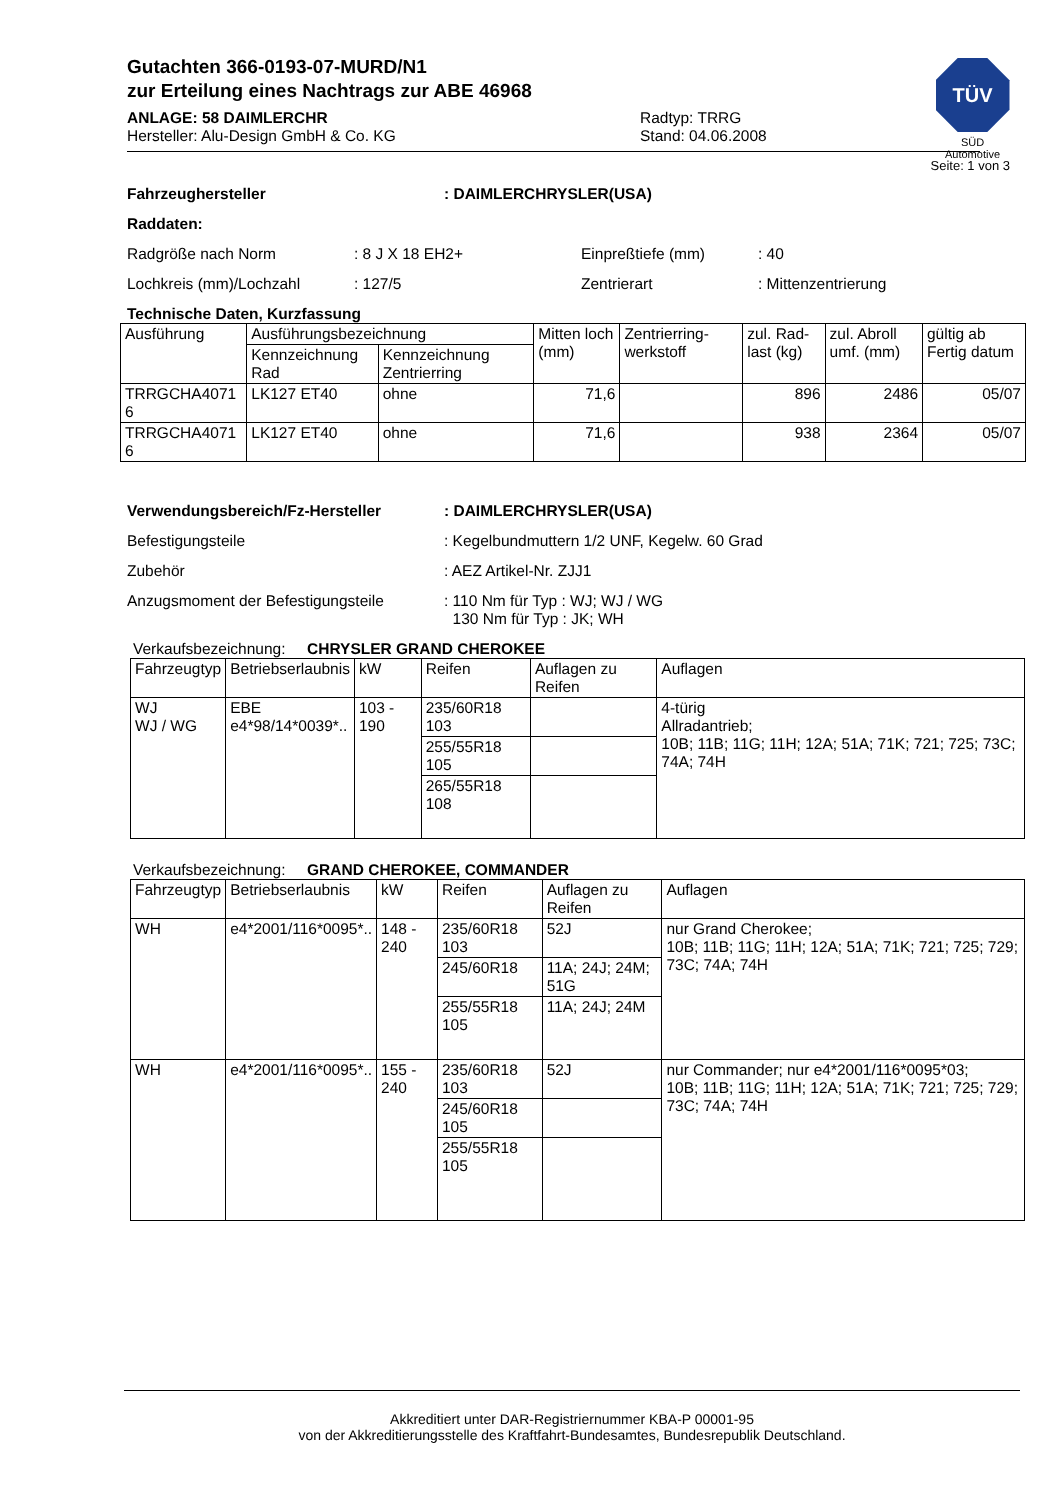TÜV
SÜD
Automotive
Gutachten 366-0193-07-MURD/N1
zur Erteilung eines Nachtrags zur ABE 46968
ANLAGE: 58 DAIMLERCHR
Hersteller: Alu-Design GmbH & Co. KG
Radtyp: TRRG
Stand: 04.06.2008
Seite: 1 von 3
Fahrzeughersteller: DAIMLERCHRYSLER(USA)
Raddaten:
Radgröße nach Norm: 8 J X 18 EH2+ Einpreßtiefe (mm): 40
Lochkreis (mm)/Lochzahl: 127/5 Zentrierart: Mittenzentrierung
Technische Daten, Kurzfassung
| Ausführung | Ausführungsbezeichnung | | Mitten loch (mm) | Zentrierring-werkstoff | zul. Rad-last (kg) | zul. Abroll umf. (mm) | gültig ab Fertig datum |
| --- | --- | --- | --- | --- | --- | --- | --- |
| | Kennzeichnung Rad | Kennzeichnung Zentrierring | | | | | |
| TRRGCHA4071 6 | LK127 ET40 | ohne | 71,6 | | 896 | 2486 | 05/07 |
| TRRGCHA4071 6 | LK127 ET40 | ohne | 71,6 | | 938 | 2364 | 05/07 |
Verwendungsbereich/Fz-Hersteller: DAIMLERCHRYSLER(USA)
Befestigungsteile: Kegelbundmuttern 1/2 UNF, Kegelw. 60 Grad
Zubehör: AEZ Artikel-Nr. ZJJ1
Anzugsmoment der Befestigungsteile: 110 Nm für Typ : WJ; WJ / WG
130 Nm für Typ : JK; WH
Verkaufsbezeichnung: CHRYSLER GRAND CHEROKEE
| Fahrzeugtyp | Betriebserlaubnis | kW | Reifen | Auflagen zu Reifen | Auflagen |
| --- | --- | --- | --- | --- | --- |
| WJ WJ / WG | EBE e4*98/14*0039*.. | 103 - 190 | 235/60R18 103 | | 4-türig Allradantrieb; 10B; 11B; 11G; 11H; 12A; 51A; 71K; 721; 725; 73C; 74A; 74H |
| | | | 255/55R18 105 | | |
| | | | 265/55R18 108 | | |
Verkaufsbezeichnung: GRAND CHEROKEE, COMMANDER
| Fahrzeugtyp | Betriebserlaubnis | kW | Reifen | Auflagen zu Reifen | Auflagen |
| --- | --- | --- | --- | --- | --- |
| WH | e4*2001/116*0095*.. | 148 - 240 | 235/60R18 103 | 52J | nur Grand Cherokee; 10B; 11B; 11G; 11H; 12A; 51A; 71K; 721; 725; 729; 73C; 74A; 74H |
| | | | 245/60R18 | 11A; 24J; 24M; 51G | |
| | | | 255/55R18 105 | 11A; 24J; 24M | |
| WH | e4*2001/116*0095*.. | 155 - 240 | 235/60R18 103 | 52J | nur Commander; nur e4*2001/116*0095*03; 10B; 11B; 11G; 11H; 12A; 51A; 71K; 721; 725; 729; 73C; 74A; 74H |
| | | | 245/60R18 105 | | |
| | | | 255/55R18 105 | | |
Akkreditiert unter DAR-Registriernummer KBA-P 00001-95
von der Akkreditierungsstelle des Kraftfahrt-Bundesamtes, Bundesrepublik Deutschland.